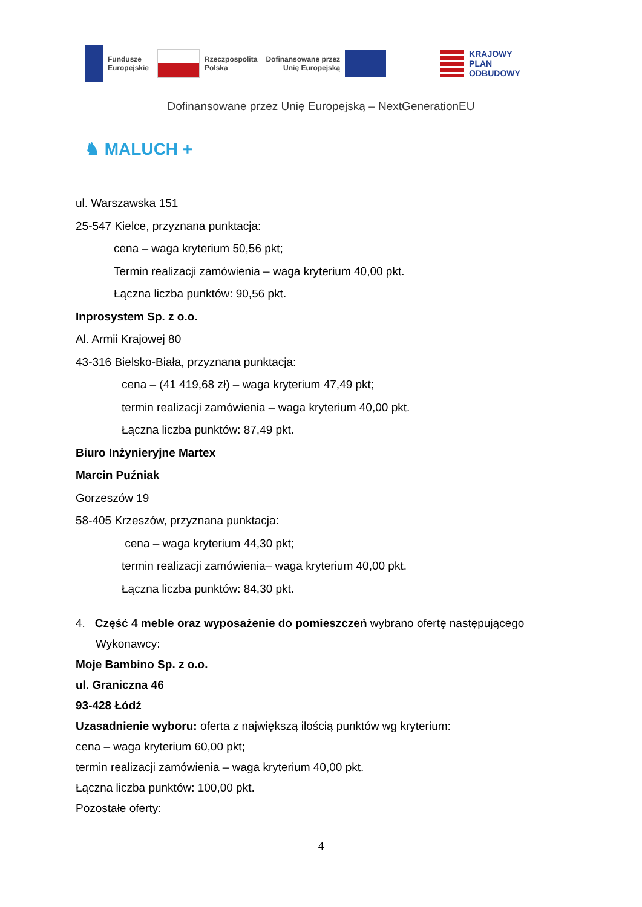Fundusze
Europejskie
Rzeczpospolita
Polska
Dofinansowane przez
Unię Europejską
KRAJOWY
PLAN
ODBUDOWY
Dofinansowane przez Unię Europejską – NextGenerationEU
♞ MALUCH +
ul. Warszawska 151
25-547 Kielce, przyznana punktacja:
cena – waga kryterium 50,56 pkt;
Termin realizacji zamówienia – waga kryterium 40,00 pkt.
Łączna liczba punktów: 90,56 pkt.
Inprosystem Sp. z o.o.
Al. Armii Krajowej 80
43-316 Bielsko-Biała, przyznana punktacja:
cena – (41 419,68 zł) – waga kryterium 47,49 pkt;
termin realizacji zamówienia – waga kryterium 40,00 pkt.
Łączna liczba punktów: 87,49 pkt.
Biuro Inżynieryjne Martex
Marcin Puźniak
Gorzeszów 19
58-405 Krzeszów, przyznana punktacja:
cena – waga kryterium 44,30 pkt;
termin realizacji zamówienia– waga kryterium 40,00 pkt.
Łączna liczba punktów: 84,30 pkt.
4. Część 4 meble oraz wyposażenie do pomieszczeń wybrano ofertę następującego Wykonawcy:
Moje Bambino Sp. z o.o.
ul. Graniczna 46
93-428 Łódź
Uzasadnienie wyboru: oferta z największą ilością punktów wg kryterium:
cena – waga kryterium 60,00 pkt;
termin realizacji zamówienia – waga kryterium 40,00 pkt.
Łączna liczba punktów: 100,00 pkt.
Pozostałe oferty:
4